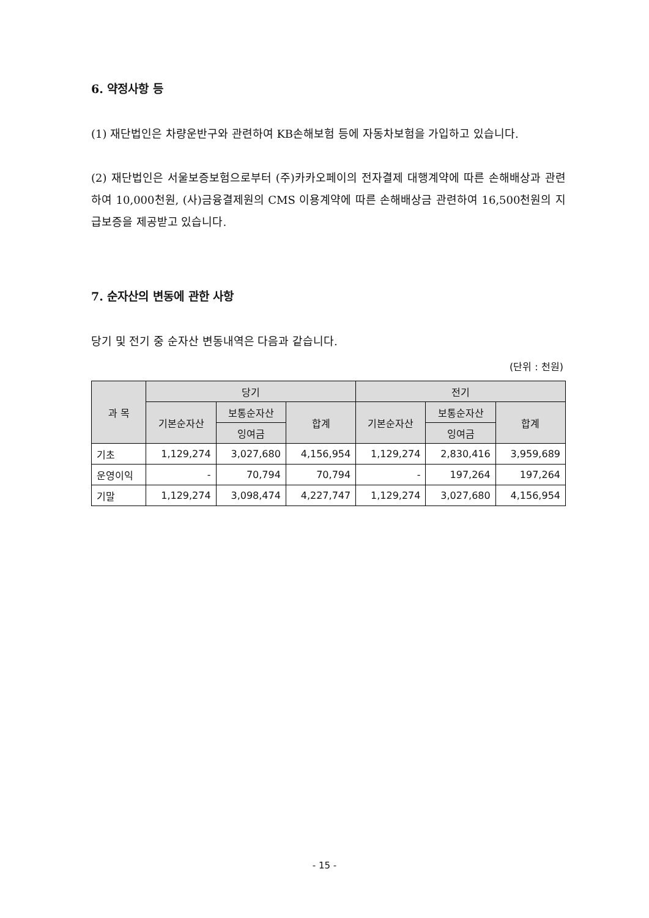6. 약정사항 등
(1) 재단법인은 차량운반구와 관련하여 KB손해보험 등에 자동차보험을 가입하고 있습니다.
(2) 재단법인은 서울보증보험으로부터 (주)카카오페이의 전자결제 대행계약에 따른 손해배상과 관련하여 10,000천원, (사)금융결제원의 CMS 이용계약에 따른 손해배상금 관련하여 16,500천원의 지급보증을 제공받고 있습니다.
7. 순자산의 변동에 관한 사항
당기 및 전기 중 순자산 변동내역은 다음과 같습니다.
(단위 : 천원)
| 과 목 | 당기 | | | 전기 | | |
| --- | --- | --- | --- | --- | --- | --- |
| | 기본순자산 | 보통순자산 | 합계 | 기본순자산 | 보통순자산 | 합계 |
| | | 잉여금 | | | 잉여금 | |
| 기초 | 1,129,274 | 3,027,680 | 4,156,954 | 1,129,274 | 2,830,416 | 3,959,689 |
| 운영이익 | - | 70,794 | 70,794 | - | 197,264 | 197,264 |
| 기말 | 1,129,274 | 3,098,474 | 4,227,747 | 1,129,274 | 3,027,680 | 4,156,954 |
- 15 -